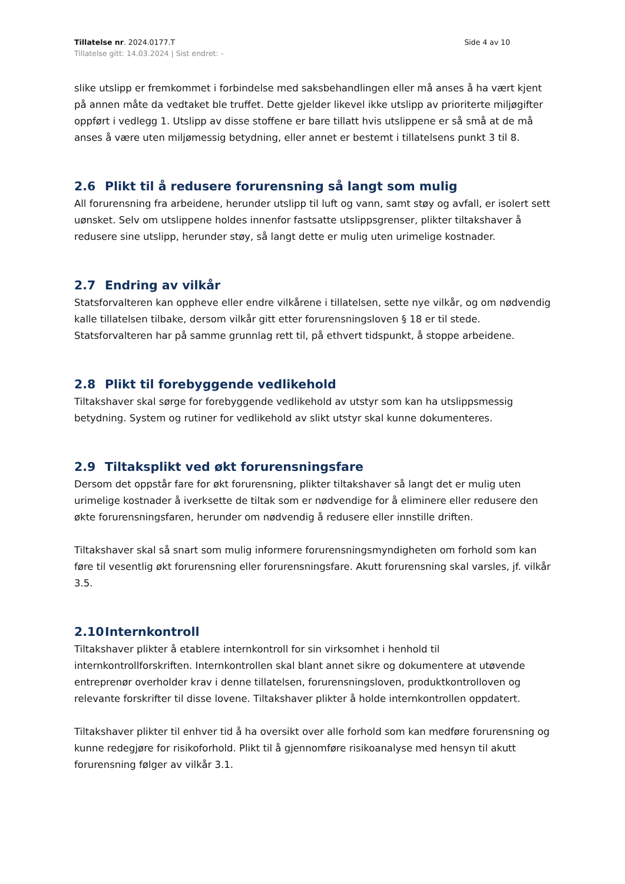Tillatelse nr. 2024.0177.T
Tillatelse gitt: 14.03.2024 | Sist endret: -
Side 4 av 10
slike utslipp er fremkommet i forbindelse med saksbehandlingen eller må anses å ha vært kjent på annen måte da vedtaket ble truffet. Dette gjelder likevel ikke utslipp av prioriterte miljøgifter oppført i vedlegg 1. Utslipp av disse stoffene er bare tillatt hvis utslippene er så små at de må anses å være uten miljømessig betydning, eller annet er bestemt i tillatelsens punkt 3 til 8.
2.6 Plikt til å redusere forurensning så langt som mulig
All forurensning fra arbeidene, herunder utslipp til luft og vann, samt støy og avfall, er isolert sett uønsket. Selv om utslippene holdes innenfor fastsatte utslippsgrenser, plikter tiltakshaver å redusere sine utslipp, herunder støy, så langt dette er mulig uten urimelige kostnader.
2.7 Endring av vilkår
Statsforvalteren kan oppheve eller endre vilkårene i tillatelsen, sette nye vilkår, og om nødvendig kalle tillatelsen tilbake, dersom vilkår gitt etter forurensningsloven § 18 er til stede. Statsforvalteren har på samme grunnlag rett til, på ethvert tidspunkt, å stoppe arbeidene.
2.8 Plikt til forebyggende vedlikehold
Tiltakshaver skal sørge for forebyggende vedlikehold av utstyr som kan ha utslippsmessig betydning. System og rutiner for vedlikehold av slikt utstyr skal kunne dokumenteres.
2.9 Tiltaksplikt ved økt forurensningsfare
Dersom det oppstår fare for økt forurensning, plikter tiltakshaver så langt det er mulig uten urimelige kostnader å iverksette de tiltak som er nødvendige for å eliminere eller redusere den økte forurensningsfaren, herunder om nødvendig å redusere eller innstille driften.
Tiltakshaver skal så snart som mulig informere forurensningsmyndigheten om forhold som kan føre til vesentlig økt forurensning eller forurensningsfare. Akutt forurensning skal varsles, jf. vilkår 3.5.
2.10 Internkontroll
Tiltakshaver plikter å etablere internkontroll for sin virksomhet i henhold til internkontrollforskriften. Internkontrollen skal blant annet sikre og dokumentere at utøvende entreprenør overholder krav i denne tillatelsen, forurensningsloven, produktkontrolloven og relevante forskrifter til disse lovene. Tiltakshaver plikter å holde internkontrollen oppdatert.
Tiltakshaver plikter til enhver tid å ha oversikt over alle forhold som kan medføre forurensning og kunne redegjøre for risikoforhold. Plikt til å gjennomføre risikoanalyse med hensyn til akutt forurensning følger av vilkår 3.1.